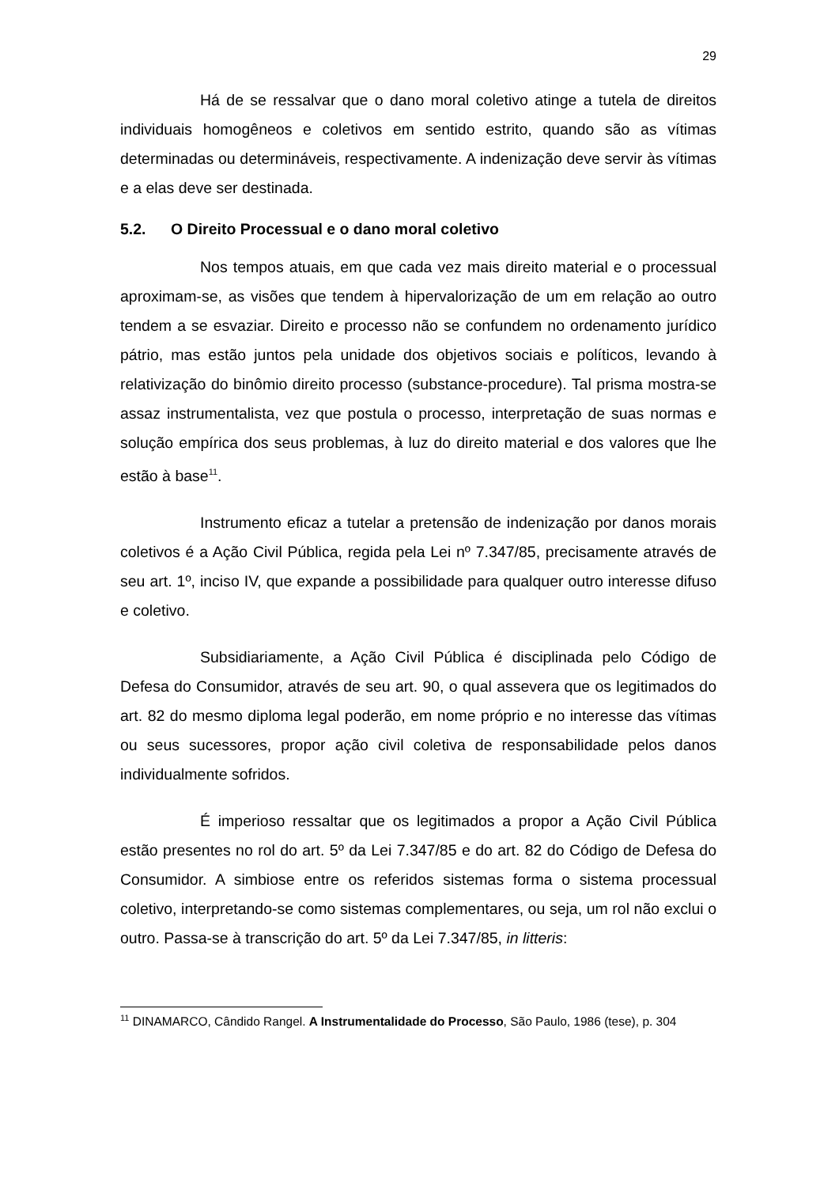29
Há de se ressalvar que o dano moral coletivo atinge a tutela de direitos individuais homogêneos e coletivos em sentido estrito, quando são as vítimas determinadas ou determináveis, respectivamente. A indenização deve servir às vítimas e a elas deve ser destinada.
5.2. O Direito Processual e o dano moral coletivo
Nos tempos atuais, em que cada vez mais direito material e o processual aproximam-se, as visões que tendem à hipervalorização de um em relação ao outro tendem a se esvaziar. Direito e processo não se confundem no ordenamento jurídico pátrio, mas estão juntos pela unidade dos objetivos sociais e políticos, levando à relativização do binômio direito processo (substance-procedure). Tal prisma mostra-se assaz instrumentalista, vez que postula o processo, interpretação de suas normas e solução empírica dos seus problemas, à luz do direito material e dos valores que lhe estão à base<sup>11</sup>.
Instrumento eficaz a tutelar a pretensão de indenização por danos morais coletivos é a Ação Civil Pública, regida pela Lei nº 7.347/85, precisamente através de seu art. 1º, inciso IV, que expande a possibilidade para qualquer outro interesse difuso e coletivo.
Subsidiariamente, a Ação Civil Pública é disciplinada pelo Código de Defesa do Consumidor, através de seu art. 90, o qual assevera que os legitimados do art. 82 do mesmo diploma legal poderão, em nome próprio e no interesse das vítimas ou seus sucessores, propor ação civil coletiva de responsabilidade pelos danos individualmente sofridos.
É imperioso ressaltar que os legitimados a propor a Ação Civil Pública estão presentes no rol do art. 5º da Lei 7.347/85 e do art. 82 do Código de Defesa do Consumidor. A simbiose entre os referidos sistemas forma o sistema processual coletivo, interpretando-se como sistemas complementares, ou seja, um rol não exclui o outro. Passa-se à transcrição do art. 5º da Lei 7.347/85, in litteris:
<sup>11</sup> DINAMARCO, Cândido Rangel. A Instrumentalidade do Processo, São Paulo, 1986 (tese), p. 304